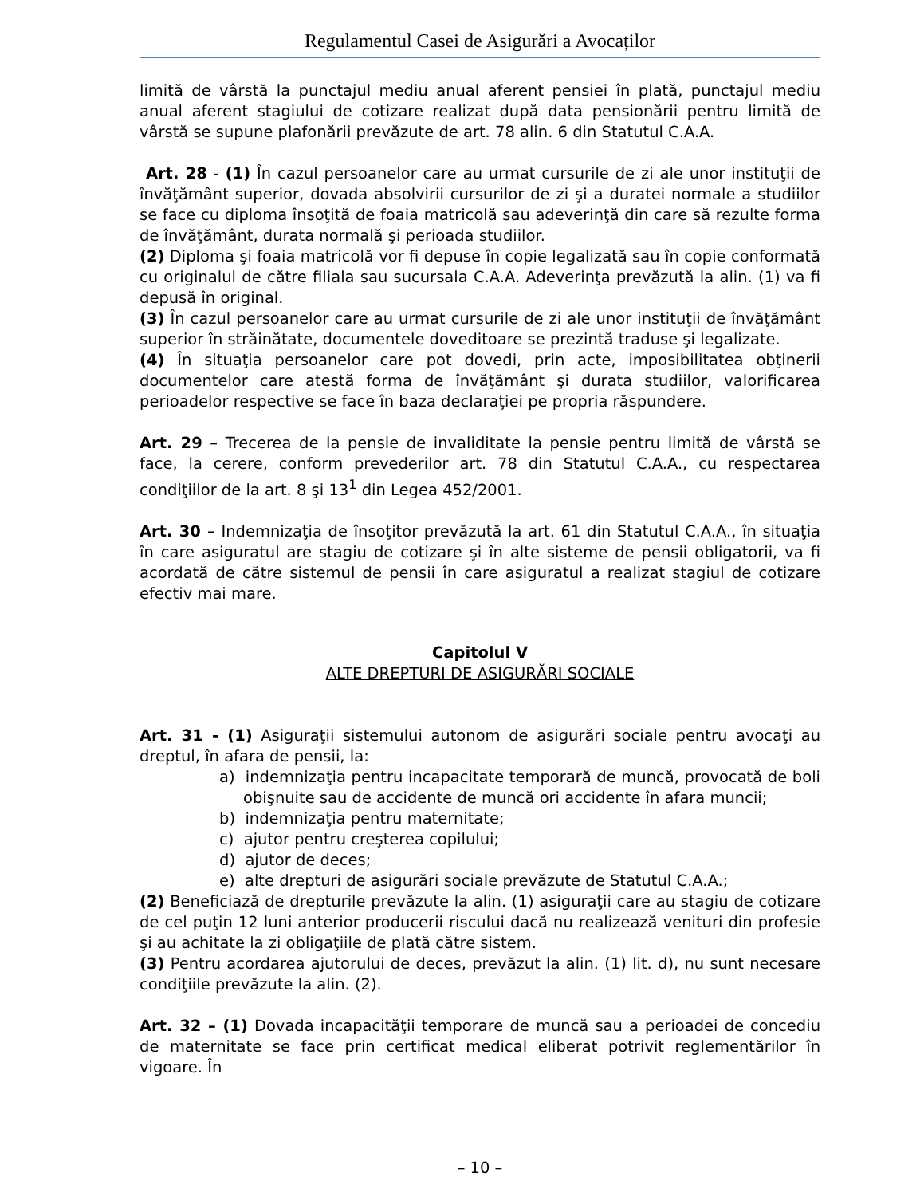Regulamentul Casei de Asigurări a Avocaților
limită de vârstă la punctajul mediu anual aferent pensiei în plată, punctajul mediu anual aferent stagiului de cotizare realizat după data pensionării pentru limită de vârstă se supune plafonării prevăzute de art. 78 alin. 6 din Statutul C.A.A.
Art. 28 - (1) În cazul persoanelor care au urmat cursurile de zi ale unor instituţii de învăţământ superior, dovada absolvirii cursurilor de zi şi a duratei normale a studiilor se face cu diploma însoţită de foaia matricolă sau adeverinţă din care să rezulte forma de învăţământ, durata normală şi perioada studiilor.
(2) Diploma şi foaia matricolă vor fi depuse în copie legalizată sau în copie conformată cu originalul de către filiala sau sucursala C.A.A. Adeverinţa prevăzută la alin. (1) va fi depusă în original.
(3) În cazul persoanelor care au urmat cursurile de zi ale unor instituţii de învăţământ superior în străinătate, documentele doveditoare se prezintă traduse şi legalizate.
(4) În situaţia persoanelor care pot dovedi, prin acte, imposibilitatea obţinerii documentelor care atestă forma de învăţământ şi durata studiilor, valorificarea perioadelor respective se face în baza declaraţiei pe propria răspundere.
Art. 29 – Trecerea de la pensie de invaliditate la pensie pentru limită de vârstă se face, la cerere, conform prevederilor art. 78 din Statutul C.A.A., cu respectarea condiţiilor de la art. 8 şi 13<sup>1</sup> din Legea 452/2001.
Art. 30 – Indemnizaţia de însoţitor prevăzută la art. 61 din Statutul C.A.A., în situaţia în care asiguratul are stagiu de cotizare şi în alte sisteme de pensii obligatorii, va fi acordată de către sistemul de pensii în care asiguratul a realizat stagiul de cotizare efectiv mai mare.
Capitolul V
ALTE DREPTURI DE ASIGURĂRI SOCIALE
Art. 31 - (1) Asiguraţii sistemului autonom de asigurări sociale pentru avocaţi au dreptul, în afara de pensii, la:
a) indemnizaţia pentru incapacitate temporară de muncă, provocată de boli obişnuite sau de accidente de muncă ori accidente în afara muncii;
b) indemnizaţia pentru maternitate;
c) ajutor pentru creşterea copilului;
d) ajutor de deces;
e) alte drepturi de asigurări sociale prevăzute de Statutul C.A.A.;
(2) Beneficiază de drepturile prevăzute la alin. (1) asiguraţii care au stagiu de cotizare de cel puţin 12 luni anterior producerii riscului dacă nu realizează venituri din profesie şi au achitate la zi obligaţiile de plată către sistem.
(3) Pentru acordarea ajutorului de deces, prevăzut la alin. (1) lit. d), nu sunt necesare condiţiile prevăzute la alin. (2).
Art. 32 – (1) Dovada incapacităţii temporare de muncă sau a perioadei de concediu de maternitate se face prin certificat medical eliberat potrivit reglementărilor în vigoare. În
– 10 –